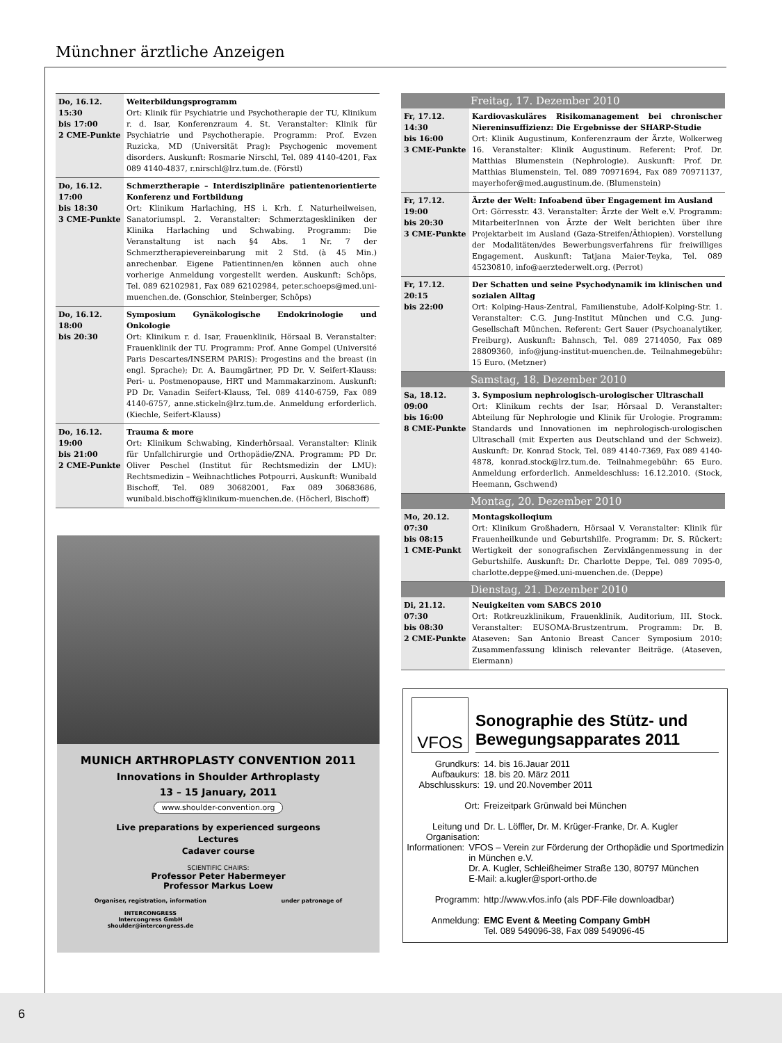Münchner ärztliche Anzeigen
| Do, 16.12. 15:30 bis 17:00 2 CME-Punkte | Weiterbildungsprogramm Ort: Klinik für Psychiatrie und Psychotherapie der TU, Klinikum r. d. Isar, Konferenzraum 4. St. Veranstalter: Klinik für Psychiatrie und Psychotherapie. Programm: Prof. Evzen Ruzicka, MD (Universität Prag): Psychogenic movement disorders. Auskunft: Rosmarie Nirschl, Tel. 089 4140-4201, Fax 089 4140-4837, r.nirschl@lrz.tum.de. (Förstl) |
| Do, 16.12. 17:00 bis 18:30 3 CME-Punkte | Schmerztherapie – Interdisziplinäre patientenorientierte Konferenz und Fortbildung Ort: Klinikum Harlaching, HS i. Krh. f. Naturheilweisen, Sanatoriumspl. 2. Veranstalter: Schmerztageskliniken der Klinika Harlaching und Schwabing. Programm: Die Veranstaltung ist nach §4 Abs. 1 Nr. 7 der Schmerztherapievereinbarung mit 2 Std. (à 45 Min.) anrechenbar. Eigene Patientinnen/en können auch ohne vorherige Anmeldung vorgestellt werden. Auskunft: Schöps, Tel. 089 62102981, Fax 089 62102984, peter.schoeps@med.uni-muenchen.de. (Gonschior, Steinberger, Schöps) |
| Do, 16.12. 18:00 bis 20:30 | Symposium Gynäkologische Endokrinologie und Onkologie Ort: Klinikum r. d. Isar, Frauenklinik, Hörsaal B. Veranstalter: Frauenklinik der TU. Programm: Prof. Anne Gompel (Université Paris Descartes/INSERM PARIS): Progestins and the breast (in engl. Sprache); Dr. A. Baumgärtner, PD Dr. V. Seifert-Klauss: Peri- u. Postmenopause, HRT und Mammakarzinom. Auskunft: PD Dr. Vanadin Seifert-Klauss, Tel. 089 4140-6759, Fax 089 4140-6757, anne.stickeln@lrz.tum.de. Anmeldung erforderlich. (Kiechle, Seifert-Klauss) |
| Do, 16.12. 19:00 bis 21:00 2 CME-Punkte | Trauma & more Ort: Klinikum Schwabing, Kinderhörsaal. Veranstalter: Klinik für Unfallchirurgie und Orthopädie/ZNA. Programm: PD Dr. Oliver Peschel (Institut für Rechtsmedizin der LMU): Rechtsmedizin – Weihnachtliches Potpourri. Auskunft: Wunibald Bischoff, Tel. 089 30682001, Fax 089 30683686, wunibald.bischoff@klinikum-muenchen.de. (Höcherl, Bischoff) |
| Freitag, 17. Dezember 2010 | |
| Fr, 17.12. 14:30 bis 16:00 3 CME-Punkte | Kardiovaskuläres Risikomanagement bei chronischer Niereninsuffizienz: Die Ergebnisse der SHARP-Studie Ort: Klinik Augustinum, Konferenzraum der Ärzte, Wolkerweg 16. Veranstalter: Klinik Augustinum. Referent: Prof. Dr. Matthias Blumenstein (Nephrologie). Auskunft: Prof. Dr. Matthias Blumenstein, Tel. 089 70971694, Fax 089 70971137, mayerhofer@med.augustinum.de. (Blumenstein) |
| Fr, 17.12. 19:00 bis 20:30 3 CME-Punkte | Ärzte der Welt: Infoabend über Engagement im Ausland Ort: Görresstr. 43. Veranstalter: Ärzte der Welt e.V. Programm: MitarbeiterInnen von Ärzte der Welt berichten über ihre Projektarbeit im Ausland (Gaza-Streifen/Äthiopien). Vorstellung der Modalitäten/des Bewerbungsverfahrens für freiwilliges Engagement. Auskunft: Tatjana Maier-Teyka, Tel. 089 45230810, info@aerztederwelt.org. (Perrot) |
| Fr, 17.12. 20:15 bis 22:00 | Der Schatten und seine Psychodynamik im klinischen und sozialen Alltag Ort: Kolping-Haus-Zentral, Familienstube, Adolf-Kolping-Str. 1. Veranstalter: C.G. Jung-Institut München und C.G. Jung-Gesellschaft München. Referent: Gert Sauer (Psychoanalytiker, Freiburg). Auskunft: Bahnsch, Tel. 089 2714050, Fax 089 28809360, info@jung-institut-muenchen.de. Teilnahmegebühr: 15 Euro. (Metzner) |
| Samstag, 18. Dezember 2010 | |
| Sa, 18.12. 09:00 bis 16:00 8 CME-Punkte | 3. Symposium nephrologisch-urologischer Ultraschall Ort: Klinikum rechts der Isar, Hörsaal D. Veranstalter: Abteilung für Nephrologie und Klinik für Urologie. Programm: Standards und Innovationen im nephrologisch-urologischen Ultraschall (mit Experten aus Deutschland und der Schweiz). Auskunft: Dr. Konrad Stock, Tel. 089 4140-7369, Fax 089 4140-4878, konrad.stock@lrz.tum.de. Teilnahmegebühr: 65 Euro. Anmeldung erforderlich. Anmeldeschluss: 16.12.2010. (Stock, Heemann, Gschwend) |
| Montag, 20. Dezember 2010 | |
| Mo, 20.12. 07:30 bis 08:15 1 CME-Punkt | Montagskolloqium Ort: Klinikum Großhadern, Hörsaal V. Veranstalter: Klinik für Frauenheilkunde und Geburtshilfe. Programm: Dr. S. Rückert: Wertigkeit der sonografischen Zervixlängenmessung in der Geburtshilfe. Auskunft: Dr. Charlotte Deppe, Tel. 089 7095-0, charlotte.deppe@med.uni-muenchen.de. (Deppe) |
| Dienstag, 21. Dezember 2010 | |
| Di, 21.12. 07:30 bis 08:30 2 CME-Punkte | Neuigkeiten vom SABCS 2010 Ort: Rotkreuzklinikum, Frauenklinik, Auditorium, III. Stock. Veranstalter: EUSOMA-Brustzentrum. Programm: Dr. B. Ataseven: San Antonio Breast Cancer Symposium 2010: Zusammenfassung klinisch relevanter Beiträge. (Ataseven, Eiermann) |
MUNICH ARTHROPLASTY CONVENTION 2011
Innovations in Shoulder Arthroplasty
13 – 15 January, 2011
www.shoulder-convention.org
Live preparations by experienced surgeons
Lectures
Cadaver course
SCIENTIFIC CHAIRS:
Professor Peter Habermeyer
Professor Markus Loew
Organiser, registration, information
INTERCONGRESS
Intercongress GmbH
shoulder@intercongress.de
under patronage of
VFOS
Sonographie des Stütz- und Bewegungsapparates 2011
Grundkurs: 14. bis 16.Jauar 2011
Aufbaukurs: 18. bis 20. März 2011
Abschlusskurs: 19. und 20.November 2011
Ort: Freizeitpark Grünwald bei München
Leitung und Organisation: Dr. L. Löffler, Dr. M. Krüger-Franke, Dr. A. Kugler
Informationen: VFOS – Verein zur Förderung der Orthopädie und Sportmedizin in München e.V.
Dr. A. Kugler, Schleißheimer Straße 130, 80797 München
E-Mail: a.kugler@sport-ortho.de
Programm: http://www.vfos.info (als PDF-File downloadbar)
Anmeldung: EMC Event & Meeting Company GmbH
Tel. 089 549096-38, Fax 089 549096-45
6